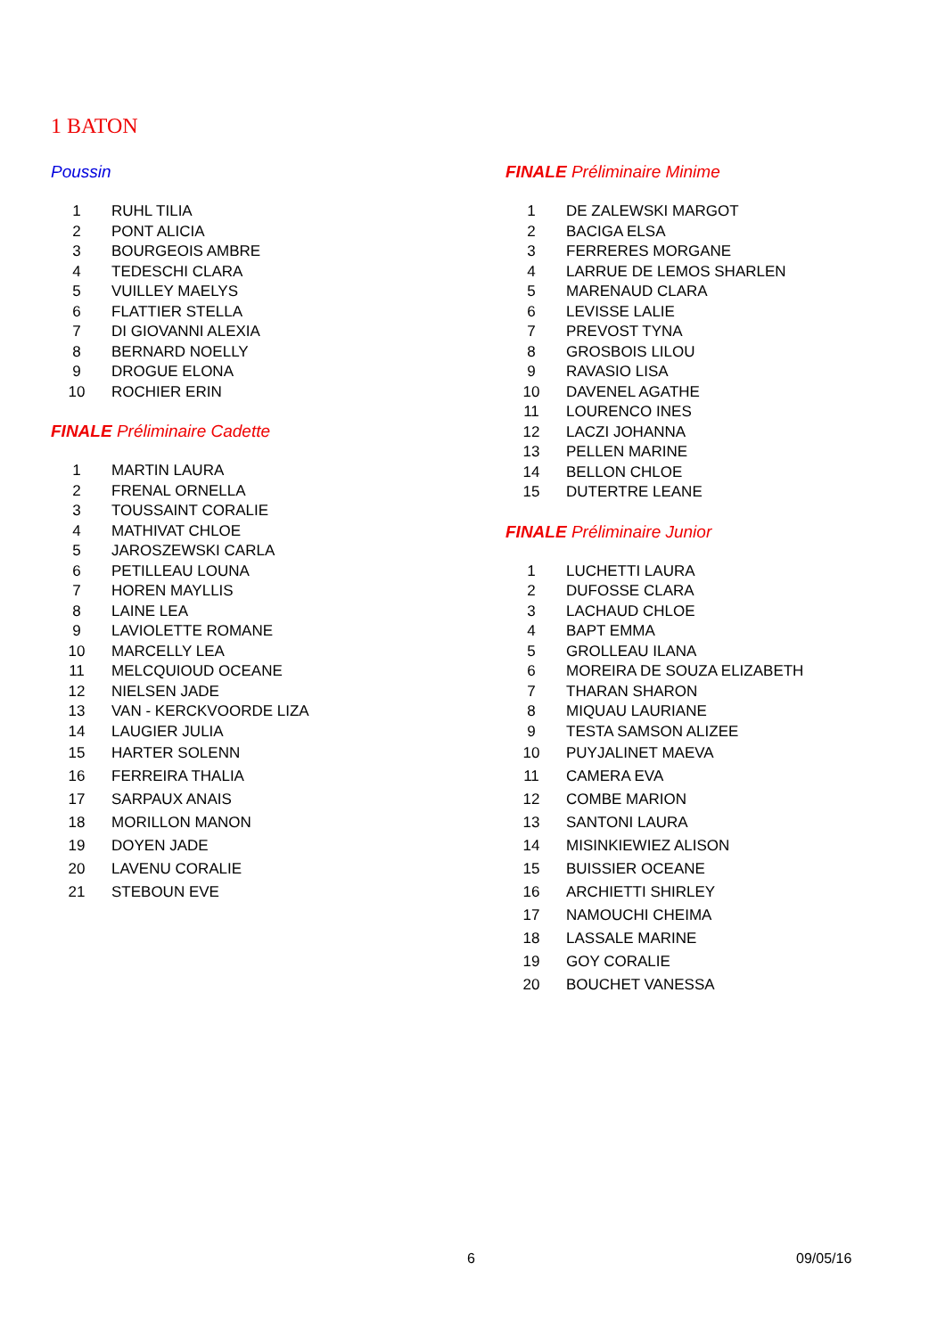1 BATON
Poussin
| 1 | RUHL TILIA |
| 2 | PONT ALICIA |
| 3 | BOURGEOIS AMBRE |
| 4 | TEDESCHI CLARA |
| 5 | VUILLEY MAELYS |
| 6 | FLATTIER STELLA |
| 7 | DI GIOVANNI ALEXIA |
| 8 | BERNARD NOELLY |
| 9 | DROGUE ELONA |
| 10 | ROCHIER ERIN |
FINALE Préliminaire Cadette
| 1 | MARTIN LAURA |
| 2 | FRENAL ORNELLA |
| 3 | TOUSSAINT CORALIE |
| 4 | MATHIVAT CHLOE |
| 5 | JAROSZEWSKI CARLA |
| 6 | PETILLEAU LOUNA |
| 7 | HOREN MAYLLIS |
| 8 | LAINE LEA |
| 9 | LAVIOLETTE ROMANE |
| 10 | MARCELLY LEA |
| 11 | MELCQUIOUD OCEANE |
| 12 | NIELSEN JADE |
| 13 | VAN - KERCKVOORDE LIZA |
| 14 | LAUGIER JULIA |
| 15 | HARTER SOLENN |
| 16 | FERREIRA THALIA |
| 17 | SARPAUX ANAIS |
| 18 | MORILLON MANON |
| 19 | DOYEN JADE |
| 20 | LAVENU CORALIE |
| 21 | STEBOUN EVE |
FINALE Préliminaire Minime
| 1 | DE ZALEWSKI MARGOT |
| 2 | BACIGA ELSA |
| 3 | FERRERES MORGANE |
| 4 | LARRUE DE LEMOS SHARLEN |
| 5 | MARENAUD CLARA |
| 6 | LEVISSE LALIE |
| 7 | PREVOST TYNA |
| 8 | GROSBOIS LILOU |
| 9 | RAVASIO LISA |
| 10 | DAVENEL AGATHE |
| 11 | LOURENCO INES |
| 12 | LACZI JOHANNA |
| 13 | PELLEN MARINE |
| 14 | BELLON CHLOE |
| 15 | DUTERTRE LEANE |
FINALE Préliminaire Junior
| 1 | LUCHETTI LAURA |
| 2 | DUFOSSE CLARA |
| 3 | LACHAUD CHLOE |
| 4 | BAPT EMMA |
| 5 | GROLLEAU ILANA |
| 6 | MOREIRA DE SOUZA ELIZABETH |
| 7 | THARAN SHARON |
| 8 | MIQUAU LAURIANE |
| 9 | TESTA SAMSON ALIZEE |
| 10 | PUYJALINET MAEVA |
| 11 | CAMERA EVA |
| 12 | COMBE MARION |
| 13 | SANTONI LAURA |
| 14 | MISINKIEWIEZ ALISON |
| 15 | BUISSIER OCEANE |
| 16 | ARCHIETTI SHIRLEY |
| 17 | NAMOUCHI CHEIMA |
| 18 | LASSALE MARINE |
| 19 | GOY CORALIE |
| 20 | BOUCHET VANESSA |
6 09/05/16